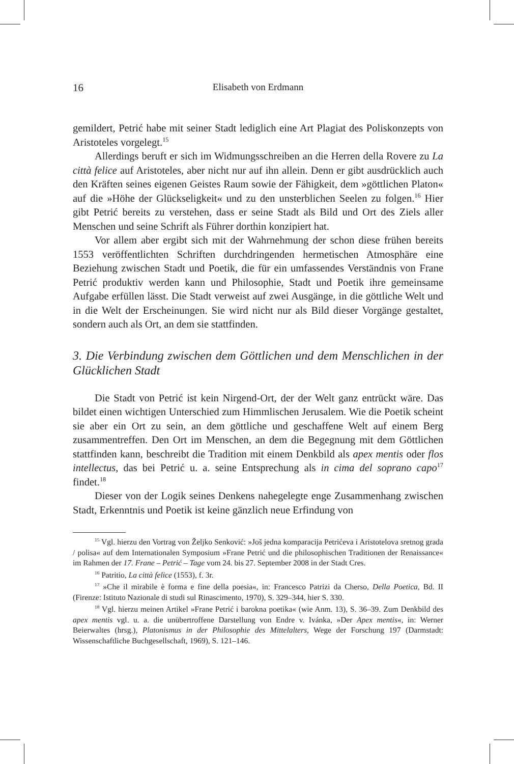16 Elisabeth von Erdmann
gemildert, Petrić habe mit seiner Stadt lediglich eine Art Plagiat des Poliskonzepts von Aristoteles vorgelegt.<sup>15</sup>
Allerdings beruft er sich im Widmungsschreiben an die Herren della Rovere zu La città felice auf Aristoteles, aber nicht nur auf ihn allein. Denn er gibt ausdrücklich auch den Kräften seines eigenen Geistes Raum sowie der Fähigkeit, dem »göttlichen Platon« auf die »Höhe der Glückseligkeit« und zu den unsterblichen Seelen zu folgen.<sup>16</sup> Hier gibt Petrić bereits zu verstehen, dass er seine Stadt als Bild und Ort des Ziels aller Menschen und seine Schrift als Führer dorthin konzipiert hat.
Vor allem aber ergibt sich mit der Wahrnehmung der schon diese frühen bereits 1553 veröffentlichten Schriften durchdringenden hermetischen Atmosphäre eine Beziehung zwischen Stadt und Poetik, die für ein umfassendes Verständnis von Frane Petrić produktiv werden kann und Philosophie, Stadt und Poetik ihre gemeinsame Aufgabe erfüllen lässt. Die Stadt verweist auf zwei Ausgänge, in die göttliche Welt und in die Welt der Erscheinungen. Sie wird nicht nur als Bild dieser Vorgänge gestaltet, sondern auch als Ort, an dem sie stattfinden.
3. Die Verbindung zwischen dem Göttlichen und dem Menschlichen in der Glücklichen Stadt
Die Stadt von Petrić ist kein Nirgend-Ort, der der Welt ganz entrückt wäre. Das bildet einen wichtigen Unterschied zum Himmlischen Jerusalem. Wie die Poetik scheint sie aber ein Ort zu sein, an dem göttliche und geschaffene Welt auf einem Berg zusammentreffen. Den Ort im Menschen, an dem die Begegnung mit dem Göttlichen stattfinden kann, beschreibt die Tradition mit einem Denkbild als apex mentis oder flos intellectus, das bei Petrić u. a. seine Entsprechung als in cima del soprano capo<sup>17</sup> findet.<sup>18</sup>
Dieser von der Logik seines Denkens nahegelegte enge Zusammenhang zwischen Stadt, Erkenntnis und Poetik ist keine gänzlich neue Erfindung von
<sup>15</sup> Vgl. hierzu den Vortrag von Željko Senković: »Još jedna komparacija Petrićeva i Aristotelova sretnog grada / polisa« auf dem Internationalen Symposium »Frane Petrić und die philosophischen Traditionen der Renaissance« im Rahmen der 17. Frane – Petrić – Tage vom 24. bis 27. September 2008 in der Stadt Cres.
<sup>16</sup> Patritio, La città felice (1553), f. 3r.
<sup>17</sup> »Che il mirabile è forma e fine della poesia«, in: Francesco Patrizi da Cherso, Della Poetica, Bd. II (Firenze: Istituto Nazionale di studi sul Rinascimento, 1970), S. 329–344, hier S. 330.
<sup>18</sup> Vgl. hierzu meinen Artikel »Frane Petrić i barokna poetika« (wie Anm. 13), S. 36–39. Zum Denkbild des apex mentis vgl. u. a. die unübertroffene Darstellung von Endre v. Ivánka, »Der Apex mentis«, in: Werner Beierwaltes (hrsg.), Platonismus in der Philosophie des Mittelalters, Wege der Forschung 197 (Darmstadt: Wissenschaftliche Buchgesellschaft, 1969), S. 121–146.